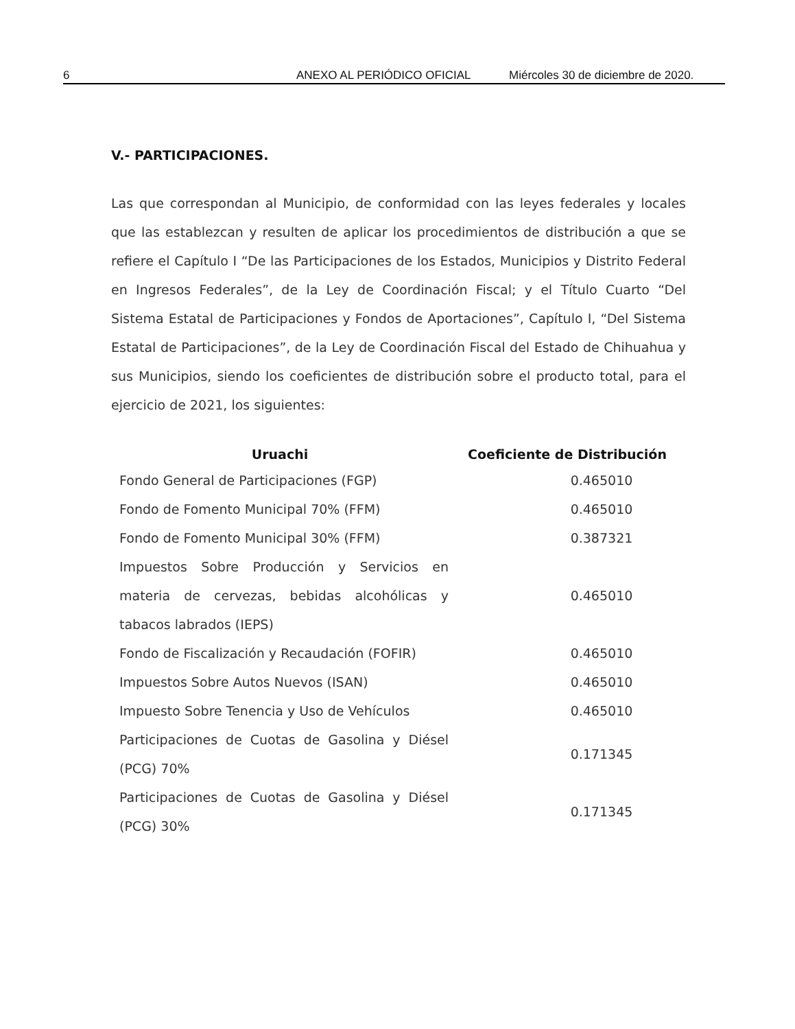6 ANEXO AL PERIÓDICO OFICIAL Miércoles 30 de diciembre de 2020.
V.- PARTICIPACIONES.
Las que correspondan al Municipio, de conformidad con las leyes federales y locales que las establezcan y resulten de aplicar los procedimientos de distribución a que se refiere el Capítulo I “De las Participaciones de los Estados, Municipios y Distrito Federal en Ingresos Federales”, de la Ley de Coordinación Fiscal; y el Título Cuarto “Del Sistema Estatal de Participaciones y Fondos de Aportaciones”, Capítulo I, “Del Sistema Estatal de Participaciones”, de la Ley de Coordinación Fiscal del Estado de Chihuahua y sus Municipios, siendo los coeficientes de distribución sobre el producto total, para el ejercicio de 2021, los siguientes:
| Uruachi | Coeficiente de Distribución |
| --- | --- |
| Fondo General de Participaciones (FGP) | 0.465010 |
| Fondo de Fomento Municipal 70% (FFM) | 0.465010 |
| Fondo de Fomento Municipal 30% (FFM) | 0.387321 |
| Impuestos Sobre Producción y Servicios en materia de cervezas, bebidas alcohólicas y tabacos labrados (IEPS) | 0.465010 |
| Fondo de Fiscalización y Recaudación (FOFIR) | 0.465010 |
| Impuestos Sobre Autos Nuevos (ISAN) | 0.465010 |
| Impuesto Sobre Tenencia y Uso de Vehículos | 0.465010 |
| Participaciones de Cuotas de Gasolina y Diésel (PCG) 70% | 0.171345 |
| Participaciones de Cuotas de Gasolina y Diésel (PCG) 30% | 0.171345 |